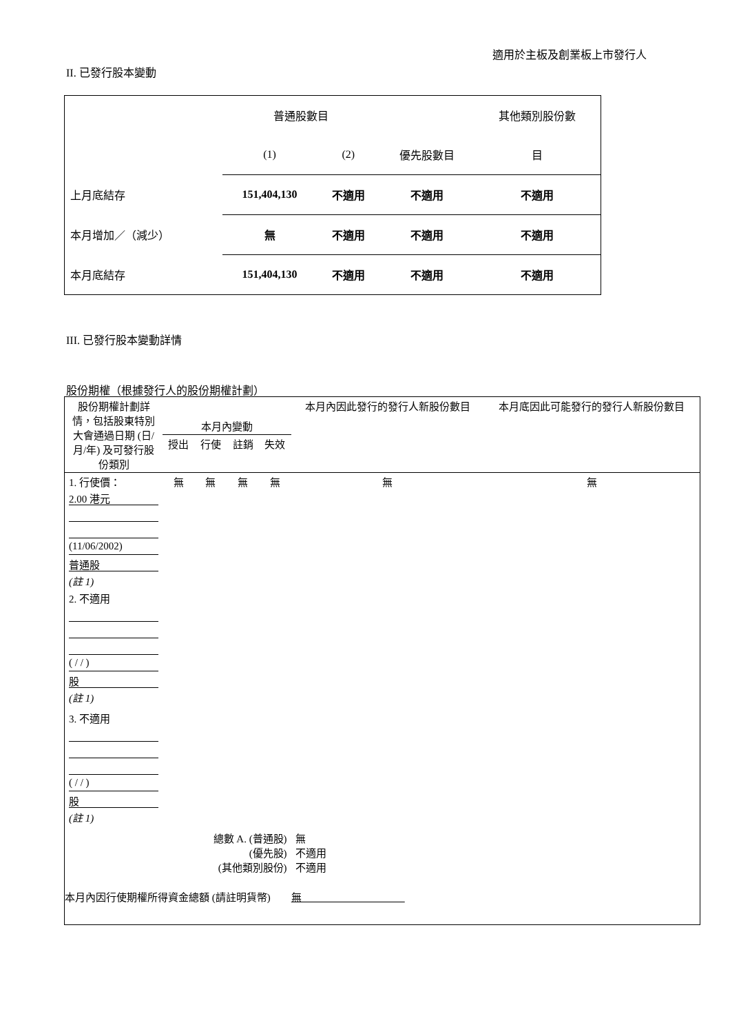適用於主板及創業板上市發行人
II. 已發行股本變動
| | 普通股數目 | | | 其他類別股份數 |
| | (1) | (2) | 優先股數目 | 目 |
| 上月底結存 | 151,404,130 | 不適用 | 不適用 | 不適用 |
| 本月增加／（減少） | 無 | 不適用 | 不適用 | 不適用 |
| 本月底結存 | 151,404,130 | 不適用 | 不適用 | 不適用 |
III. 已發行股本變動詳情
股份期權（根據發行人的股份期權計劃）
| 股份期權計劃詳情，包括股東特別大會通過日期 (日/月/年) 及可發行股份類別 | 本月內變動 | | | | 本月內因此發行的發行人新股份數目 | 本月底因此可能發行的發行人新股份數目 |
| | 授出 | 行使 | 註銷 | 失效 | | |
| 1. 行使價： 2.00 港元 (11/06/2002) 普通股 (註 1) | 無 | 無 | 無 | 無 | 無 | 無 |
| 2. 不適用 ( / / ) 股 (註 1) | | | | | | |
| 3. 不適用 ( / / ) 股 (註 1) | | | | | | |
| 總數 A. (普通股) (優先股) (其他類別股份) | | | | | 無 不適用 不適用 | |
| 本月內因行使期權所得資金總額 (請註明貨幣) 無 | | | | | | |